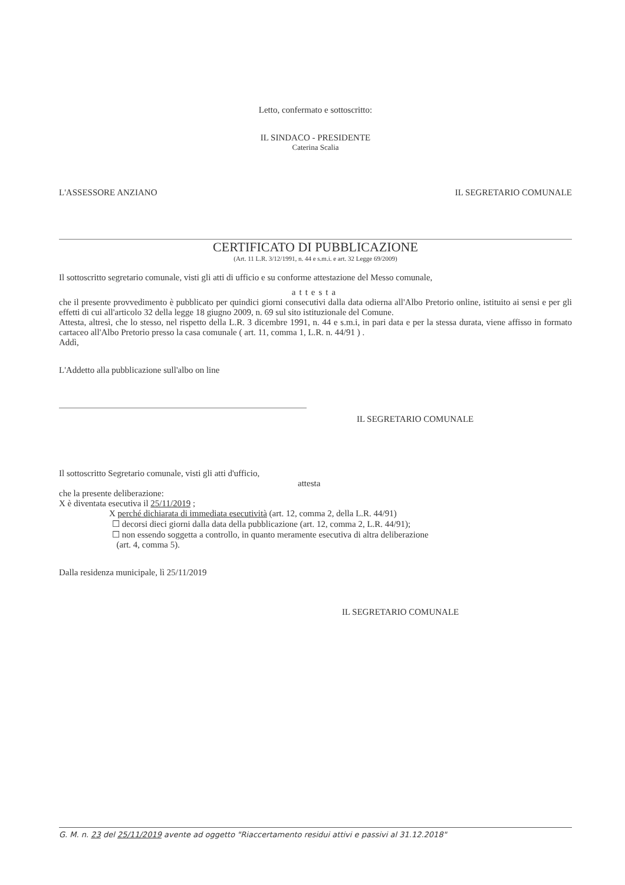Letto, confermato e sottoscritto:
IL SINDACO - PRESIDENTE
Caterina Scalia
L'ASSESSORE ANZIANO IL SEGRETARIO COMUNALE
CERTIFICATO DI PUBBLICAZIONE
(Art. 11 L.R. 3/12/1991, n. 44 e s.m.i. e art. 32 Legge 69/2009)
Il sottoscritto segretario comunale, visti gli atti di ufficio e su conforme attestazione del Messo comunale,
attesta
che il presente provvedimento è pubblicato per quindici giorni consecutivi dalla data odierna all'Albo Pretorio online, istituito ai sensi e per gli effetti di cui all'articolo 32 della legge 18 giugno 2009, n. 69 sul sito istituzionale del Comune.
Attesta, altresì, che lo stesso, nel rispetto della L.R. 3 dicembre 1991, n. 44 e s.m.i, in pari data e per la stessa durata, viene affisso in formato cartaceo all'Albo Pretorio presso la casa comunale ( art. 11, comma 1, L.R. n. 44/91 ) .
Addì,
L'Addetto alla pubblicazione sull'albo on line
IL SEGRETARIO COMUNALE
Il sottoscritto Segretario comunale, visti gli atti d'ufficio,
attesta
che la presente deliberazione:
X è diventata esecutiva il 25/11/2019 ;
X perché dichiarata di immediata esecutività (art. 12, comma 2, della L.R. 44/91)
☐ decorsi dieci giorni dalla data della pubblicazione (art. 12, comma 2, L.R. 44/91);
☐ non essendo soggetta a controllo, in quanto meramente esecutiva di altra deliberazione
(art. 4, comma 5).
Dalla residenza municipale, lì 25/11/2019
IL SEGRETARIO COMUNALE
G. M. n. 23 del 25/11/2019 avente ad oggetto "Riaccertamento residui attivi e passivi al 31.12.2018"